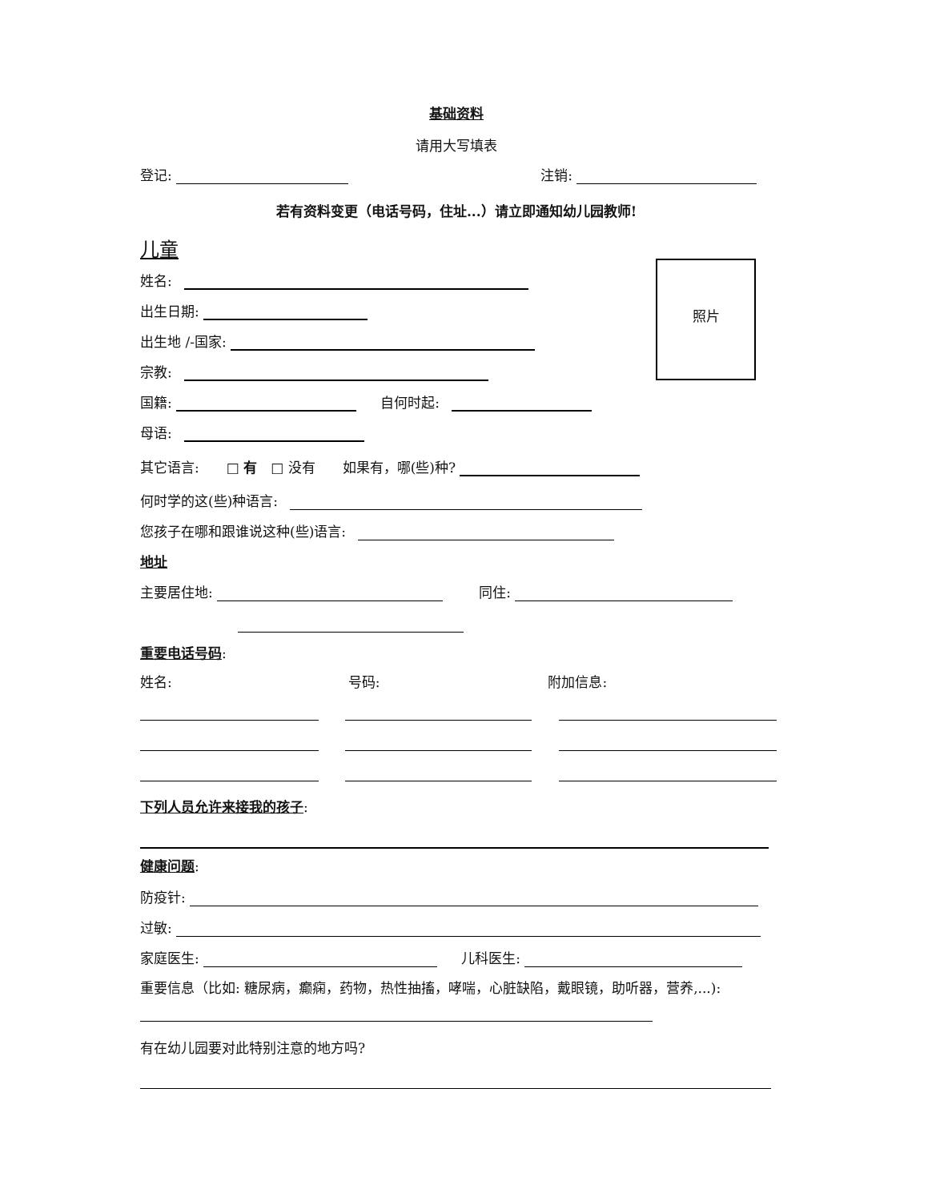基础资料
请用大写填表
登记: 注销:
若有资料变更（电话号码，住址...）请立即通知幼儿园教师!
儿童
照片
姓名:
出生日期:
出生地 /-国家:
宗教:
国籍: 自何时起:
母语:
其它语言:　　□ 有　□ 没有　　如果有，哪(些)种?
何时学的这(些)种语言:
您孩子在哪和跟谁说这种(些)语言:
地址
主要居住地: 同住:
重要电话号码:
姓名: 号码: 附加信息:
下列人员允许来接我的孩子:
健康问题:
防疫针:
过敏:
家庭医生: 儿科医生:
重要信息（比如: 糖尿病，癫痫，药物，热性抽搐，哮喘，心脏缺陷，戴眼镜，助听器，营养,...):
有在幼儿园要对此特别注意的地方吗?